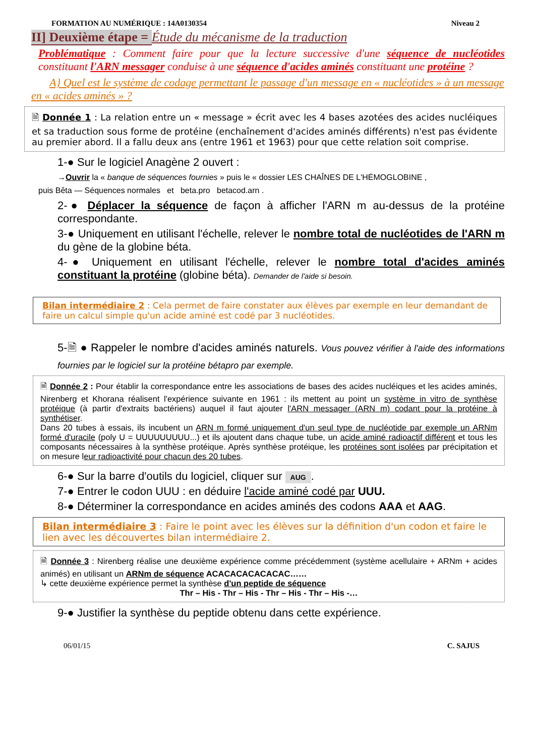FORMATION AU NUMÉRIQUE : 14A0130354 Niveau 2
II] Deuxième étape = Étude du mécanisme de la traduction
Problématique : Comment faire pour que la lecture successive d'une séquence de nucléotides constituant l'ARN messager conduise à une séquence d'acides aminés constituant une protéine ?
A} Quel est le système de codage permettant le passage d'un message en « nucléotides » à un message en « acides aminés » ?
🗎 Donnée 1 : La relation entre un « message » écrit avec les 4 bases azotées des acides nucléiques et sa traduction sous forme de protéine (enchaînement d'acides aminés différents) n'est pas évidente au premier abord. Il a fallu deux ans (entre 1961 et 1963) pour que cette relation soit comprise.
1-● Sur le logiciel Anagène 2 ouvert :
→Ouvrir la « banque de séquences fournies » puis le « dossier LES CHAÎNES DE L'HÉMOGLOBINE ,
puis Bêta — Séquences normales et beta.pro betacod.arn .
2-● Déplacer la séquence de façon à afficher l'ARN m au-dessus de la protéine correspondante.
3-● Uniquement en utilisant l'échelle, relever le nombre total de nucléotides de l'ARN m du gène de la globine béta.
4-● Uniquement en utilisant l'échelle, relever le nombre total d'acides aminés constituant la protéine (globine béta). Demander de l'aide si besoin.
Bilan intermédiaire 2 : Cela permet de faire constater aux élèves par exemple en leur demandant de faire un calcul simple qu'un acide aminé est codé par 3 nucléotides.
5-🗎 ● Rappeler le nombre d'acides aminés naturels. Vous pouvez vérifier à l'aide des informations fournies par le logiciel sur la protéine bétapro par exemple.
🗎 Donnée 2 : Pour établir la correspondance entre les associations de bases des acides nucléiques et les acides aminés, Nirenberg et Khorana réalisent l'expérience suivante en 1961 : ils mettent au point un système in vitro de synthèse protéique (à partir d'extraits bactériens) auquel il faut ajouter l'ARN messager (ARN m) codant pour la protéine à synthétiser.
Dans 20 tubes à essais, ils incubent un ARN m formé uniquement d'un seul type de nucléotide par exemple un ARNm formé d'uracile (poly U = UUUUUUUUU...) et ils ajoutent dans chaque tube, un acide aminé radioactif différent et tous les composants nécessaires à la synthèse protéique. Après synthèse protéique, les protéines sont isolées par précipitation et on mesure leur radioactivité pour chacun des 20 tubes.
6-● Sur la barre d'outils du logiciel, cliquer sur AUG.
7-● Entrer le codon UUU : en déduire l'acide aminé codé par UUU.
8-● Déterminer la correspondance en acides aminés des codons AAA et AAG.
Bilan intermédiaire 3 : Faire le point avec les élèves sur la définition d'un codon et faire le lien avec les découvertes bilan intermédiaire 2.
🗎 Donnée 3 : Nirenberg réalise une deuxième expérience comme précédemment (système acellulaire + ARNm + acides animés) en utilisant un ARNm de séquence ACACACACACACAC……
↳ cette deuxième expérience permet la synthèse d'un peptide de séquence
Thr – His - Thr – His - Thr – His - Thr – His -…
9-● Justifier la synthèse du peptide obtenu dans cette expérience.
06/01/15 C. SAJUS